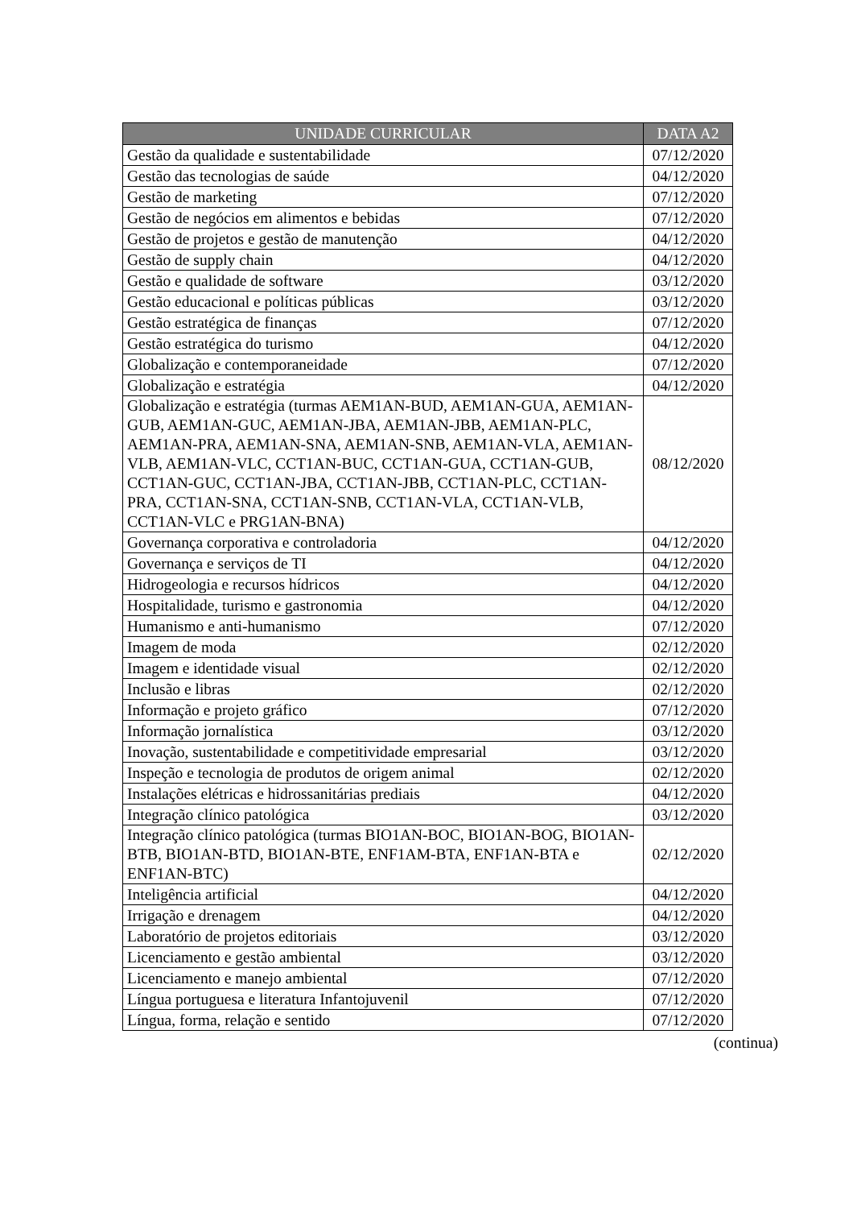| UNIDADE CURRICULAR | DATA A2 |
| --- | --- |
| Gestão da qualidade e sustentabilidade | 07/12/2020 |
| Gestão das tecnologias de saúde | 04/12/2020 |
| Gestão de marketing | 07/12/2020 |
| Gestão de negócios em alimentos e bebidas | 07/12/2020 |
| Gestão de projetos e gestão de manutenção | 04/12/2020 |
| Gestão de supply chain | 04/12/2020 |
| Gestão e qualidade de software | 03/12/2020 |
| Gestão educacional e políticas públicas | 03/12/2020 |
| Gestão estratégica de finanças | 07/12/2020 |
| Gestão estratégica do turismo | 04/12/2020 |
| Globalização e contemporaneidade | 07/12/2020 |
| Globalização e estratégia | 04/12/2020 |
| Globalização e estratégia (turmas AEM1AN-BUD, AEM1AN-GUA, AEM1AN-GUB, AEM1AN-GUC, AEM1AN-JBA, AEM1AN-JBB, AEM1AN-PLC, AEM1AN-PRA, AEM1AN-SNA, AEM1AN-SNB, AEM1AN-VLA, AEM1AN-VLB, AEM1AN-VLC, CCT1AN-BUC, CCT1AN-GUA, CCT1AN-GUB, CCT1AN-GUC, CCT1AN-JBA, CCT1AN-JBB, CCT1AN-PLC, CCT1AN-PRA, CCT1AN-SNA, CCT1AN-SNB, CCT1AN-VLA, CCT1AN-VLB, CCT1AN-VLC e PRG1AN-BNA) | 08/12/2020 |
| Governança corporativa e controladoria | 04/12/2020 |
| Governança e serviços de TI | 04/12/2020 |
| Hidrogeologia e recursos hídricos | 04/12/2020 |
| Hospitalidade, turismo e gastronomia | 04/12/2020 |
| Humanismo e anti-humanismo | 07/12/2020 |
| Imagem de moda | 02/12/2020 |
| Imagem e identidade visual | 02/12/2020 |
| Inclusão e libras | 02/12/2020 |
| Informação e projeto gráfico | 07/12/2020 |
| Informação jornalística | 03/12/2020 |
| Inovação, sustentabilidade e competitividade empresarial | 03/12/2020 |
| Inspeção e tecnologia de produtos de origem animal | 02/12/2020 |
| Instalações elétricas e hidrossanitárias prediais | 04/12/2020 |
| Integração clínico patológica | 03/12/2020 |
| Integração clínico patológica (turmas BIO1AN-BOC, BIO1AN-BOG, BIO1AN-BTB, BIO1AN-BTD, BIO1AN-BTE, ENF1AM-BTA, ENF1AN-BTA e ENF1AN-BTC) | 02/12/2020 |
| Inteligência artificial | 04/12/2020 |
| Irrigação e drenagem | 04/12/2020 |
| Laboratório de projetos editoriais | 03/12/2020 |
| Licenciamento e gestão ambiental | 03/12/2020 |
| Licenciamento e manejo ambiental | 07/12/2020 |
| Língua portuguesa e literatura Infantojuvenil | 07/12/2020 |
| Língua, forma, relação e sentido | 07/12/2020 |
(continua)